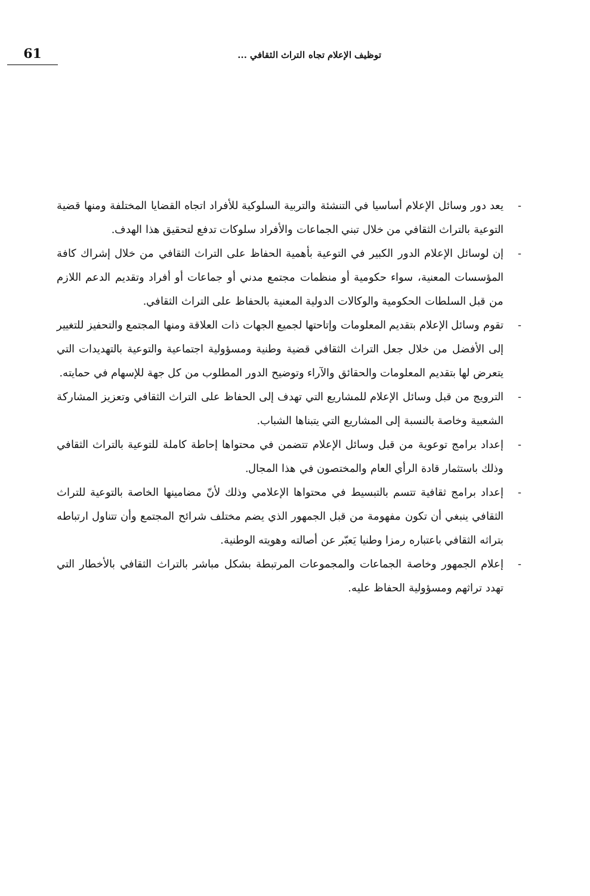61
توظيف الإعلام تجاه التراث الثقافي ...
- يعد دور وسائل الإعلام أساسيا في التنشئة والتربية السلوكية للأفراد اتجاه القضايا المختلفة ومنها قضية التوعية بالتراث الثقافي من خلال تبني الجماعات والأفراد سلوكات تدفع لتحقيق هذا الهدف.
- إن لوسائل الإعلام الدور الكبير في التوعية بأهمية الحفاظ على التراث الثقافي من خلال إشراك كافة المؤسسات المعنية، سواء حكومية أو منظمات مجتمع مدني أو جماعات أو أفراد وتقديم الدعم اللازم من قبل السلطات الحكومية والوكالات الدولية المعنية بالحفاظ على التراث الثقافي.
- تقوم وسائل الإعلام بتقديم المعلومات وإتاحتها لجميع الجهات ذات العلاقة ومنها المجتمع والتحفيز للتغيير إلى الأفضل من خلال جعل التراث الثقافي قضية وطنية ومسؤولية اجتماعية والتوعية بالتهديدات التي يتعرض لها بتقديم المعلومات والحقائق والآراء وتوضيح الدور المطلوب من كل جهة للإسهام في حمايته.
- الترويج من قبل وسائل الإعلام للمشاريع التي تهدف إلى الحفاظ على التراث الثقافي وتعزيز المشاركة الشعبية وخاصة بالنسبة إلى المشاريع التي يتبناها الشباب.
- إعداد برامج توعوية من قبل وسائل الإعلام تتضمن في محتواها إحاطة كاملة للتوعية بالتراث الثقافي وذلك باستثمار قادة الرأي العام والمختصون في هذا المجال.
- إعداد برامج ثقافية تتسم بالتبسيط في محتواها الإعلامي وذلك لأنّ مضامينها الخاصة بالتوعية للتراث الثقافي ينبغي أن تكون مفهومة من قبل الجمهور الذي يضم مختلف شرائح المجتمع وأن تتناول ارتباطه بتراثه الثقافي باعتباره رمزا وطنيا يَعبّر عن أصالته وهويته الوطنية.
- إعلام الجمهور وخاصة الجماعات والمجموعات المرتبطة بشكل مباشر بالتراث الثقافي بالأخطار التي تهدد تراثهم ومسؤولية الحفاظ عليه.